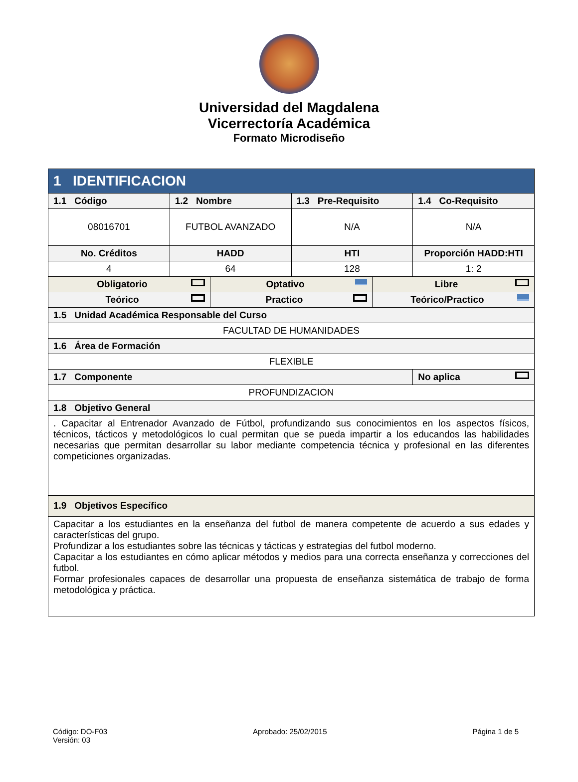Universidad del Magdalena
Vicerrectoría Académica
Formato Microdiseño
| 1 IDENTIFICACION | | | | | |
| 1.1 Código | 1.2 Nombre | | 1.3 Pre-Requisito | | 1.4 Co-Requisito |
| 08016701 | FUTBOL AVANZADO | | N/A | | N/A |
| No. Créditos | HADD | | HTI | | Proporción HADD:HTI |
| 4 | 64 | | 128 | | 1: 2 |
| Obligatorio | | Optativo | | Libre | |
| Teórico | | Practico | | Teórico/Practico | |
| 1.5 Unidad Académica Responsable del Curso | | | | | |
| FACULTAD DE HUMANIDADES | | | | | |
| 1.6 Área de Formación | | | | | |
| FLEXIBLE | | | | | |
| 1.7 Componente | | | | | No aplica |
| PROFUNDIZACION | | | | | |
| 1.8 Objetivo General | | | | | |
| . Capacitar al Entrenador Avanzado de Fútbol, profundizando sus conocimientos en los aspectos físicos, técnicos, tácticos y metodológicos lo cual permitan que se pueda impartir a los educandos las habilidades necesarias que permitan desarrollar su labor mediante competencia técnica y profesional en las diferentes competiciones organizadas. | | | | | |
| 1.9 Objetivos Específico | | | | | |
| Capacitar a los estudiantes en la enseñanza del futbol de manera competente de acuerdo a sus edades y características del grupo. Profundizar a los estudiantes sobre las técnicas y tácticas y estrategias del futbol moderno. Capacitar a los estudiantes en cómo aplicar métodos y medios para una correcta enseñanza y correcciones del futbol. Formar profesionales capaces de desarrollar una propuesta de enseñanza sistemática de trabajo de forma metodológica y práctica. | | | | | |
Código: DO-F03
Versión: 03
Aprobado: 25/02/2015 Página 1 de 5